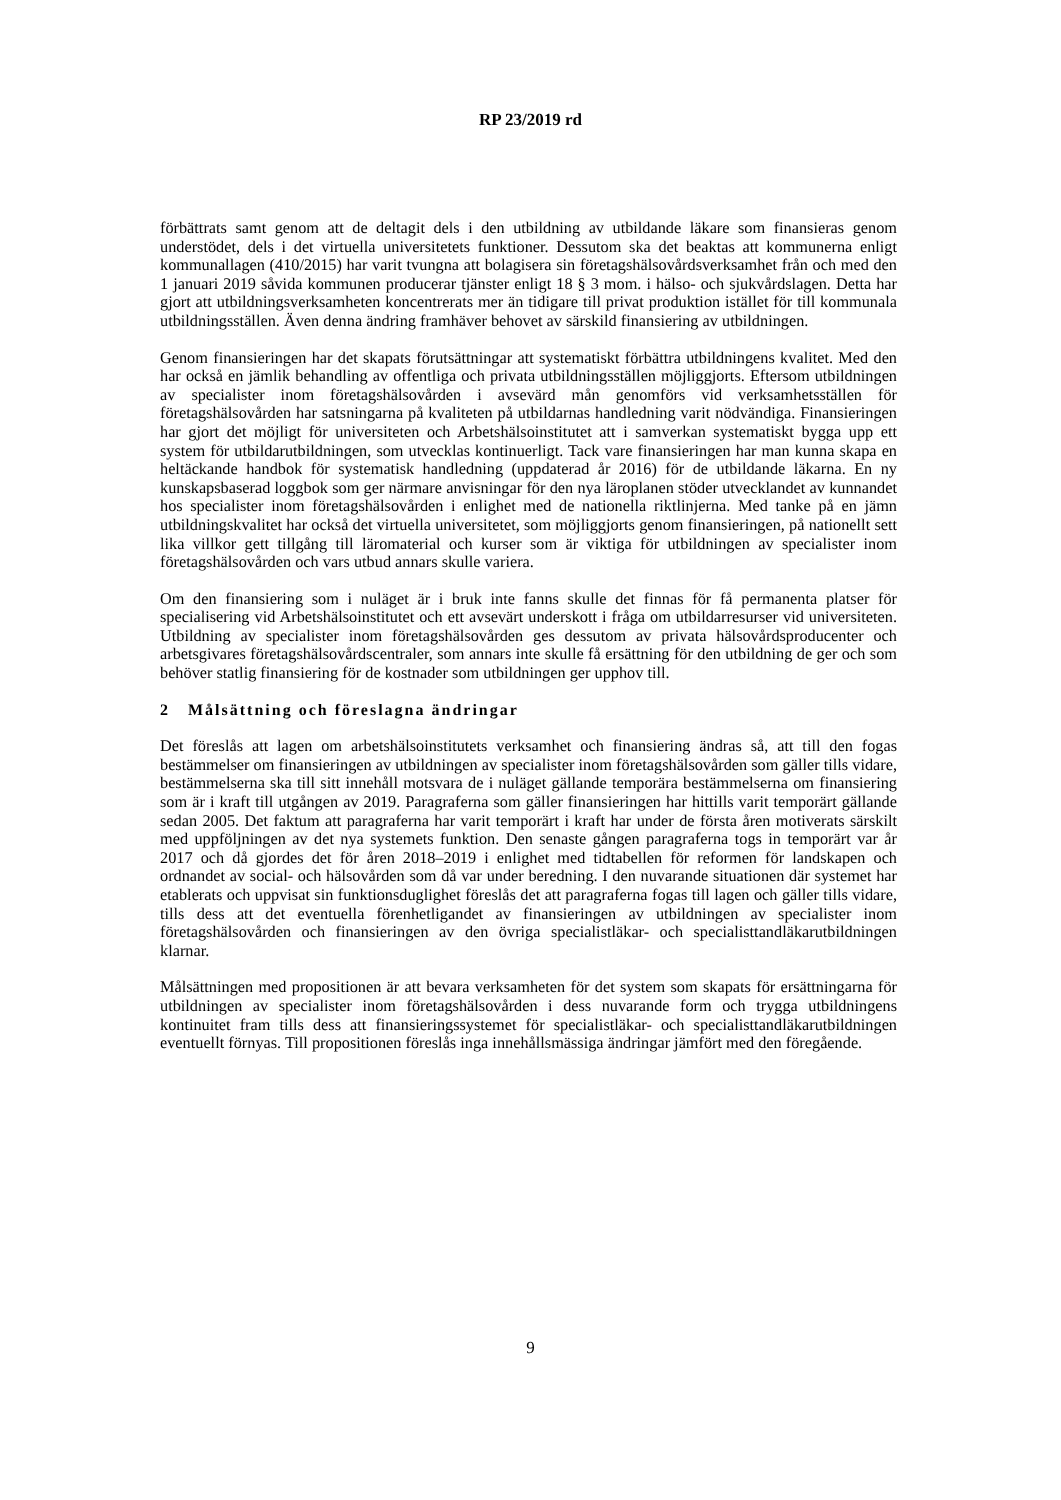RP 23/2019 rd
förbättrats samt genom att de deltagit dels i den utbildning av utbildande läkare som finansieras genom understödet, dels i det virtuella universitetets funktioner. Dessutom ska det beaktas att kommunerna enligt kommunallagen (410/2015) har varit tvungna att bolagisera sin företagshälsovårdsverksamhet från och med den 1 januari 2019 såvida kommunen producerar tjänster enligt 18 § 3 mom. i hälso- och sjukvårdslagen. Detta har gjort att utbildningsverksamheten koncentrerats mer än tidigare till privat produktion istället för till kommunala utbildningsställen. Även denna ändring framhäver behovet av särskild finansiering av utbildningen.
Genom finansieringen har det skapats förutsättningar att systematiskt förbättra utbildningens kvalitet. Med den har också en jämlik behandling av offentliga och privata utbildningsställen möjliggjorts. Eftersom utbildningen av specialister inom företagshälsovården i avsevärd mån genomförs vid verksamhetsställen för företagshälsovården har satsningarna på kvaliteten på utbildarnas handledning varit nödvändiga. Finansieringen har gjort det möjligt för universiteten och Arbetshälsoinstitutet att i samverkan systematiskt bygga upp ett system för utbildarutbildningen, som utvecklas kontinuerligt. Tack vare finansieringen har man kunna skapa en heltäckande handbok för systematisk handledning (uppdaterad år 2016) för de utbildande läkarna. En ny kunskapsbaserad loggbok som ger närmare anvisningar för den nya läroplanen stöder utvecklandet av kunnandet hos specialister inom företagshälsovården i enlighet med de nationella riktlinjerna. Med tanke på en jämn utbildningskvalitet har också det virtuella universitetet, som möjliggjorts genom finansieringen, på nationellt sett lika villkor gett tillgång till läromaterial och kurser som är viktiga för utbildningen av specialister inom företagshälsovården och vars utbud annars skulle variera.
Om den finansiering som i nuläget är i bruk inte fanns skulle det finnas för få permanenta platser för specialisering vid Arbetshälsoinstitutet och ett avsevärt underskott i fråga om utbildarresurser vid universiteten. Utbildning av specialister inom företagshälsovården ges dessutom av privata hälsovårdsproducenter och arbetsgivares företagshälsovårdscentraler, som annars inte skulle få ersättning för den utbildning de ger och som behöver statlig finansiering för de kostnader som utbildningen ger upphov till.
2 Målsättning och föreslagna ändringar
Det föreslås att lagen om arbetshälsoinstitutets verksamhet och finansiering ändras så, att till den fogas bestämmelser om finansieringen av utbildningen av specialister inom företagshälsovården som gäller tills vidare, bestämmelserna ska till sitt innehåll motsvara de i nuläget gällande temporära bestämmelserna om finansiering som är i kraft till utgången av 2019. Paragraferna som gäller finansieringen har hittills varit temporärt gällande sedan 2005. Det faktum att paragraferna har varit temporärt i kraft har under de första åren motiverats särskilt med uppföljningen av det nya systemets funktion. Den senaste gången paragraferna togs in temporärt var år 2017 och då gjordes det för åren 2018–2019 i enlighet med tidtabellen för reformen för landskapen och ordnandet av social- och hälsovården som då var under beredning. I den nuvarande situationen där systemet har etablerats och uppvisat sin funktionsduglighet föreslås det att paragraferna fogas till lagen och gäller tills vidare, tills dess att det eventuella förenhetligandet av finansieringen av utbildningen av specialister inom företagshälsovården och finansieringen av den övriga specialistläkar- och specialisttandläkarutbildningen klarnar.
Målsättningen med propositionen är att bevara verksamheten för det system som skapats för ersättningarna för utbildningen av specialister inom företagshälsovården i dess nuvarande form och trygga utbildningens kontinuitet fram tills dess att finansieringssystemet för specialistläkar- och specialisttandläkarutbildningen eventuellt förnyas. Till propositionen föreslås inga innehållsmässiga ändringar jämfört med den föregående.
9